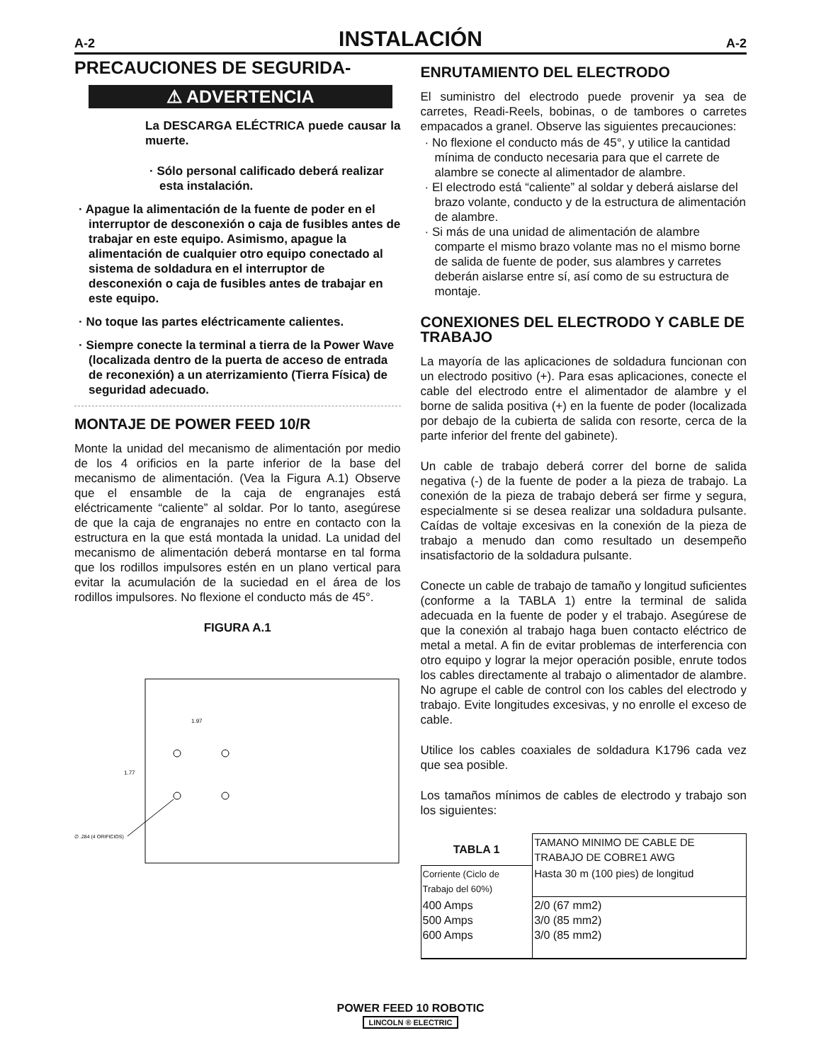A-2
INSTALACIÓN
A-2
PRECAUCIONES DE SEGURIDA-
⚠ ADVERTENCIA
La DESCARGA ELÉCTRICA puede causar la muerte.
· Sólo personal calificado deberá realizar esta instalación.
· Apague la alimentación de la fuente de poder en el interruptor de desconexión o caja de fusibles antes de trabajar en este equipo. Asimismo, apague la alimentación de cualquier otro equipo conectado al sistema de soldadura en el interruptor de desconexión o caja de fusibles antes de trabajar en este equipo.
· No toque las partes eléctricamente calientes.
· Siempre conecte la terminal a tierra de la Power Wave (localizada dentro de la puerta de acceso de entrada de reconexión) a un aterrizamiento (Tierra Física) de seguridad adecuado.
MONTAJE DE POWER FEED 10/R
Monte la unidad del mecanismo de alimentación por medio de los 4 orificios en la parte inferior de la base del mecanismo de alimentación. (Vea la Figura A.1) Observe que el ensamble de la caja de engranajes está eléctricamente “caliente” al soldar. Por lo tanto, asegúrese de que la caja de engranajes no entre en contacto con la estructura en la que está montada la unidad. La unidad del mecanismo de alimentación deberá montarse en tal forma que los rodillos impulsores estén en un plano vertical para evitar la acumulación de la suciedad en el área de los rodillos impulsores. No flexione el conducto más de 45°.
FIGURA A.1
1.97
1.77
∅ .284 (4 ORIFICIOS)
ENRUTAMIENTO DEL ELECTRODO
El suministro del electrodo puede provenir ya sea de carretes, Readi-Reels, bobinas, o de tambores o carretes empacados a granel. Observe las siguientes precauciones:
· No flexione el conducto más de 45°, y utilice la cantidad mínima de conducto necesaria para que el carrete de alambre se conecte al alimentador de alambre.
· El electrodo está “caliente” al soldar y deberá aislarse del brazo volante, conducto y de la estructura de alimentación de alambre.
· Si más de una unidad de alimentación de alambre comparte el mismo brazo volante mas no el mismo borne de salida de fuente de poder, sus alambres y carretes deberán aislarse entre sí, así como de su estructura de montaje.
CONEXIONES DEL ELECTRODO Y CABLE DE TRABAJO
La mayoría de las aplicaciones de soldadura funcionan con un electrodo positivo (+). Para esas aplicaciones, conecte el cable del electrodo entre el alimentador de alambre y el borne de salida positiva (+) en la fuente de poder (localizada por debajo de la cubierta de salida con resorte, cerca de la parte inferior del frente del gabinete).
Un cable de trabajo deberá correr del borne de salida negativa (-) de la fuente de poder a la pieza de trabajo. La conexión de la pieza de trabajo deberá ser firme y segura, especialmente si se desea realizar una soldadura pulsante. Caídas de voltaje excesivas en la conexión de la pieza de trabajo a menudo dan como resultado un desempeño insatisfactorio de la soldadura pulsante.
Conecte un cable de trabajo de tamaño y longitud suficientes (conforme a la TABLA 1) entre la terminal de salida adecuada en la fuente de poder y el trabajo. Asegúrese de que la conexión al trabajo haga buen contacto eléctrico de metal a metal. A fin de evitar problemas de interferencia con otro equipo y lograr la mejor operación posible, enrute todos los cables directamente al trabajo o alimentador de alambre. No agrupe el cable de control con los cables del electrodo y trabajo. Evite longitudes excesivas, y no enrolle el exceso de cable.
Utilice los cables coaxiales de soldadura K1796 cada vez que sea posible.
Los tamaños mínimos de cables de electrodo y trabajo son los siguientes:
| TABLA 1 | TAMANO MINIMO DE CABLE DE TRABAJO DE COBRE1 AWG |
| Corriente (Ciclo de Trabajo del 60%) | Hasta 30 m (100 pies) de longitud |
| 400 Amps 500 Amps 600 Amps | 2/0 (67 mm2) 3/0 (85 mm2) 3/0 (85 mm2) |
POWER FEED 10 ROBOTIC
LINCOLN ® ELECTRIC